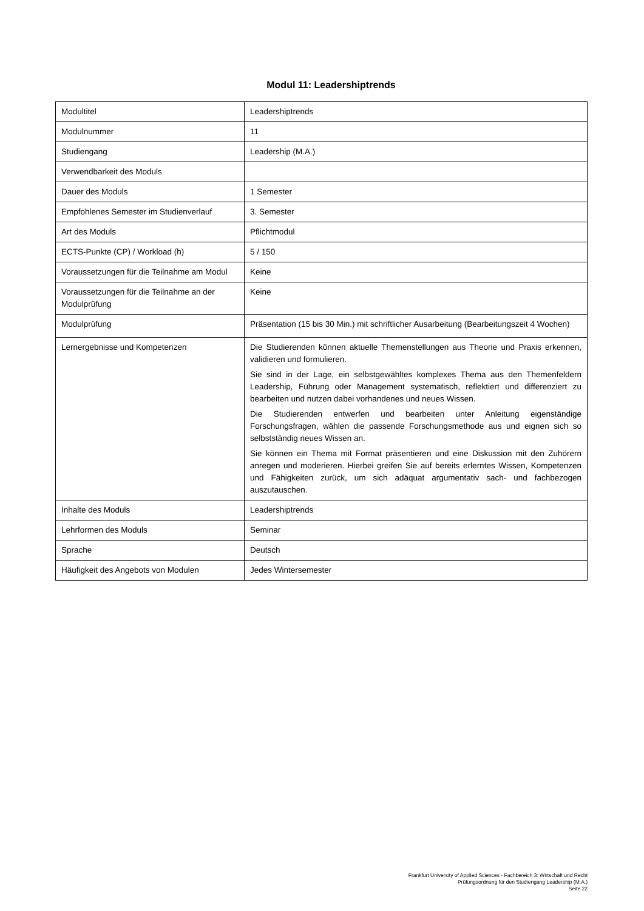Modul 11: Leadershiptrends
| Modultitel | Leadershiptrends |
| Modulnummer | 11 |
| Studiengang | Leadership (M.A.) |
| Verwendbarkeit des Moduls | |
| Dauer des Moduls | 1 Semester |
| Empfohlenes Semester im Studienverlauf | 3. Semester |
| Art des Moduls | Pflichtmodul |
| ECTS-Punkte (CP) / Workload (h) | 5 / 150 |
| Voraussetzungen für die Teilnahme am Modul | Keine |
| Voraussetzungen für die Teilnahme an der Modulprüfung | Keine |
| Modulprüfung | Präsentation (15 bis 30 Min.) mit schriftlicher Ausarbeitung (Bearbeitungszeit 4 Wochen) |
| Lernergebnisse und Kompetenzen | Die Studierenden können aktuelle Themenstellungen aus Theorie und Praxis erkennen, validieren und formulieren. Sie sind in der Lage, ein selbstgewähltes komplexes Thema aus den Themenfeldern Leadership, Führung oder Management systematisch, reflektiert und differenziert zu bearbeiten und nutzen dabei vorhandenes und neues Wissen. Die Studierenden entwerfen und bearbeiten unter Anleitung eigenständige Forschungsfragen, wählen die passende Forschungsmethode aus und eignen sich so selbstständig neues Wissen an. Sie können ein Thema mit Format präsentieren und eine Diskussion mit den Zuhörern anregen und moderieren. Hierbei greifen Sie auf bereits erlerntes Wissen, Kompetenzen und Fähigkeiten zurück, um sich adäquat argumentativ sach- und fachbezogen auszutauschen. |
| Inhalte des Moduls | Leadershiptrends |
| Lehrformen des Moduls | Seminar |
| Sprache | Deutsch |
| Häufigkeit des Angebots von Modulen | Jedes Wintersemester |
Frankfurt University of Applied Sciences - Fachbereich 3: Wirtschaft und Recht
Prüfungsordnung für den Studiengang Leadership (M.A.)
Seite 22